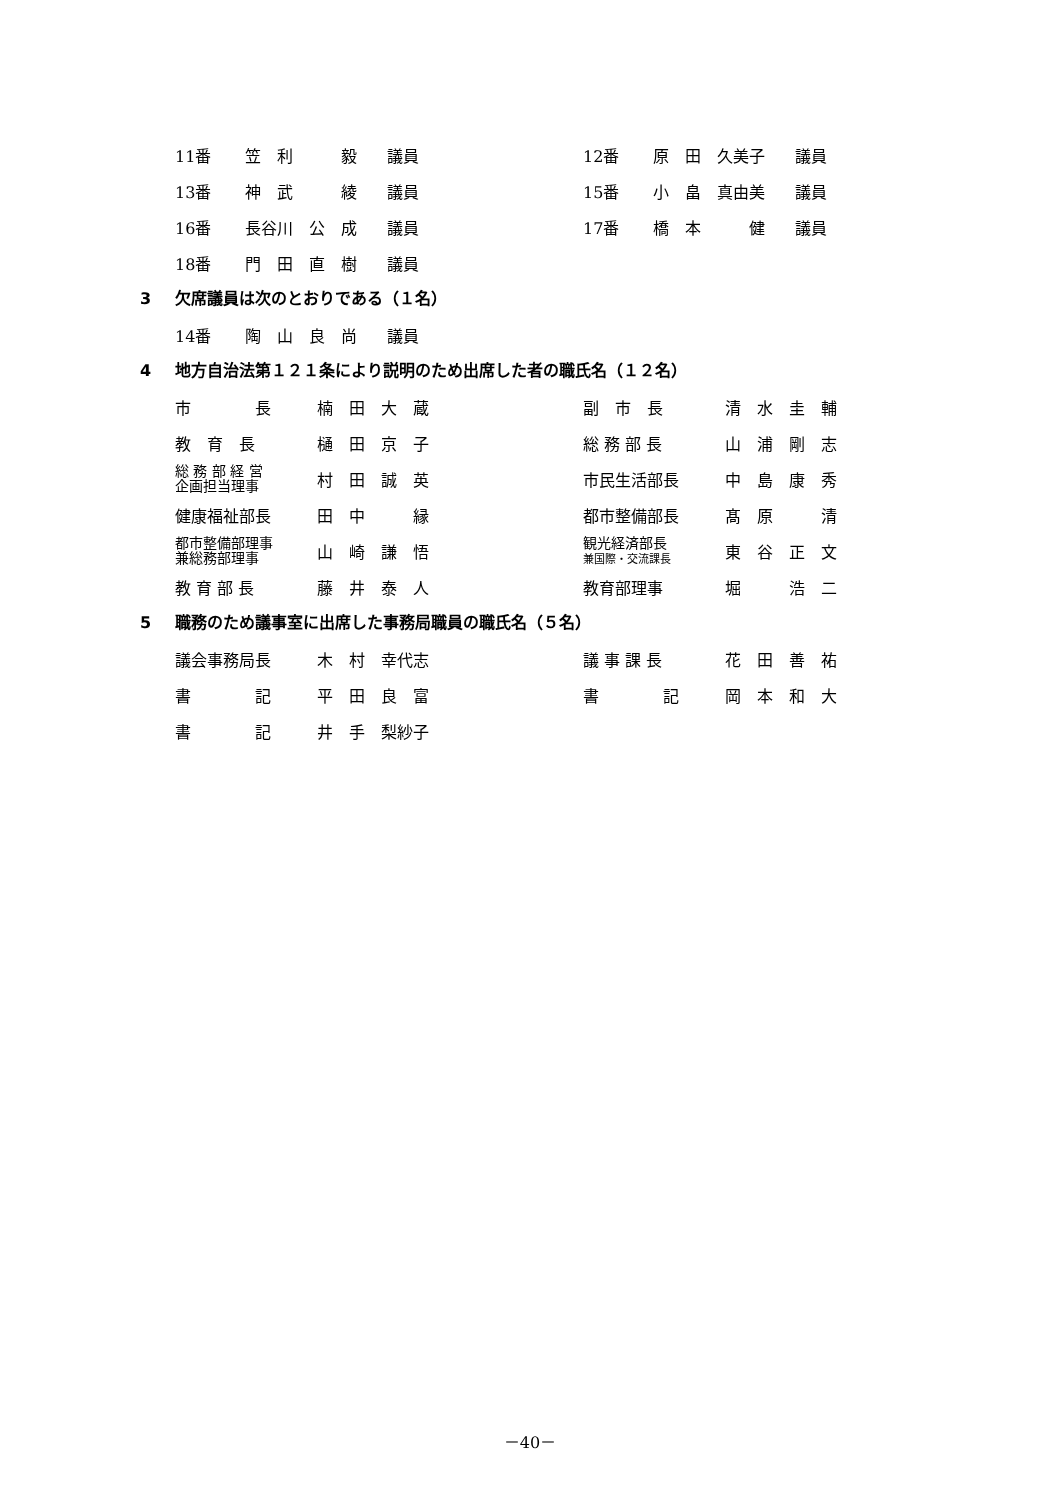| 11番 | 笠 利 毅 | 議員 | 12番 | 原 田 久美子 | 議員 |
| 13番 | 神 武 綾 | 議員 | 15番 | 小 畠 真由美 | 議員 |
| 16番 | 長谷川 公 成 | 議員 | 17番 | 橋 本 健 | 議員 |
| 18番 | 門 田 直 樹 | 議員 | | | |
3 欠席議員は次のとおりである（１名）
| 14番 | 陶 山 良 尚 | 議員 |
4 地方自治法第１２１条により説明のため出席した者の職氏名（１２名）
| 市 長 | 楠 田 大 蔵 | 副 市 長 | 清 水 圭 輔 |
| 教 育 長 | 樋 田 京 子 | 総 務 部 長 | 山 浦 剛 志 |
| 総 務 部 経 営 企画担当理事 | 村 田 誠 英 | 市民生活部長 | 中 島 康 秀 |
| 健康福祉部長 | 田 中 縁 | 都市整備部長 | 髙 原 清 |
| 都市整備部理事 兼総務部理事 | 山 崎 謙 悟 | 観光経済部長 兼国際・交流課長 | 東 谷 正 文 |
| 教 育 部 長 | 藤 井 泰 人 | 教育部理事 | 堀 浩 二 |
5 職務のため議事室に出席した事務局職員の職氏名（５名）
| 議会事務局長 | 木 村 幸代志 | 議 事 課 長 | 花 田 善 祐 |
| 書 記 | 平 田 良 富 | 書 記 | 岡 本 和 大 |
| 書 記 | 井 手 梨紗子 | | |
－40－